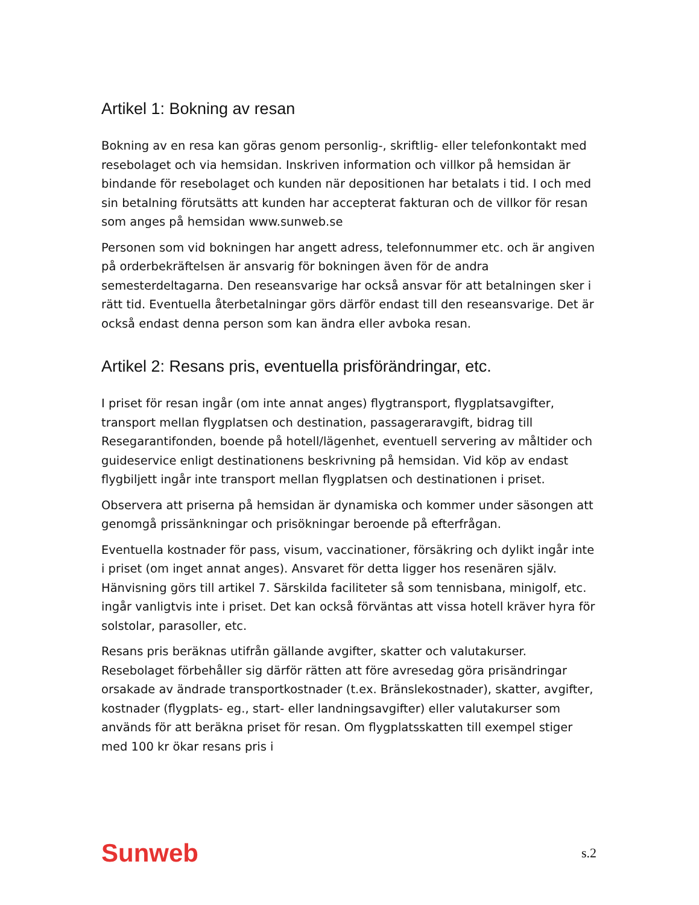Artikel 1: Bokning av resan
Bokning av en resa kan göras genom personlig-, skriftlig- eller telefonkontakt med resebolaget och via hemsidan. Inskriven information och villkor på hemsidan är bindande för resebolaget och kunden när depositionen har betalats i tid. I och med sin betalning förutsätts att kunden har accepterat fakturan och de villkor för resan som anges på hemsidan www.sunweb.se
Personen som vid bokningen har angett adress, telefonnummer etc. och är angiven på orderbekräftelsen är ansvarig för bokningen även för de andra semesterdeltagarna. Den reseansvarige har också ansvar för att betalningen sker i rätt tid. Eventuella återbetalningar görs därför endast till den reseansvarige. Det är också endast denna person som kan ändra eller avboka resan.
Artikel 2: Resans pris, eventuella prisförändringar, etc.
I priset för resan ingår (om inte annat anges) flygtransport, flygplatsavgifter, transport mellan flygplatsen och destination, passageraravgift, bidrag till Resegarantifonden, boende på hotell/lägenhet, eventuell servering av måltider och guideservice enligt destinationens beskrivning på hemsidan. Vid köp av endast flygbiljett ingår inte transport mellan flygplatsen och destinationen i priset.
Observera att priserna på hemsidan är dynamiska och kommer under säsongen att genomgå prissänkningar och prisökningar beroende på efterfrågan.
Eventuella kostnader för pass, visum, vaccinationer, försäkring och dylikt ingår inte i priset (om inget annat anges). Ansvaret för detta ligger hos resenären själv. Hänvisning görs till artikel 7. Särskilda faciliteter så som tennisbana, minigolf, etc. ingår vanligtvis inte i priset. Det kan också förväntas att vissa hotell kräver hyra för solstolar, parasoller, etc.
Resans pris beräknas utifrån gällande avgifter, skatter och valutakurser. Resebolaget förbehåller sig därför rätten att före avresedag göra prisändringar orsakade av ändrade transportkostnader (t.ex. Bränslekostnader), skatter, avgifter, kostnader (flygplats- eg., start- eller landningsavgifter) eller valutakurser som används för att beräkna priset för resan. Om flygplatsskatten till exempel stiger med 100 kr ökar resans pris i
Sunweb s.2